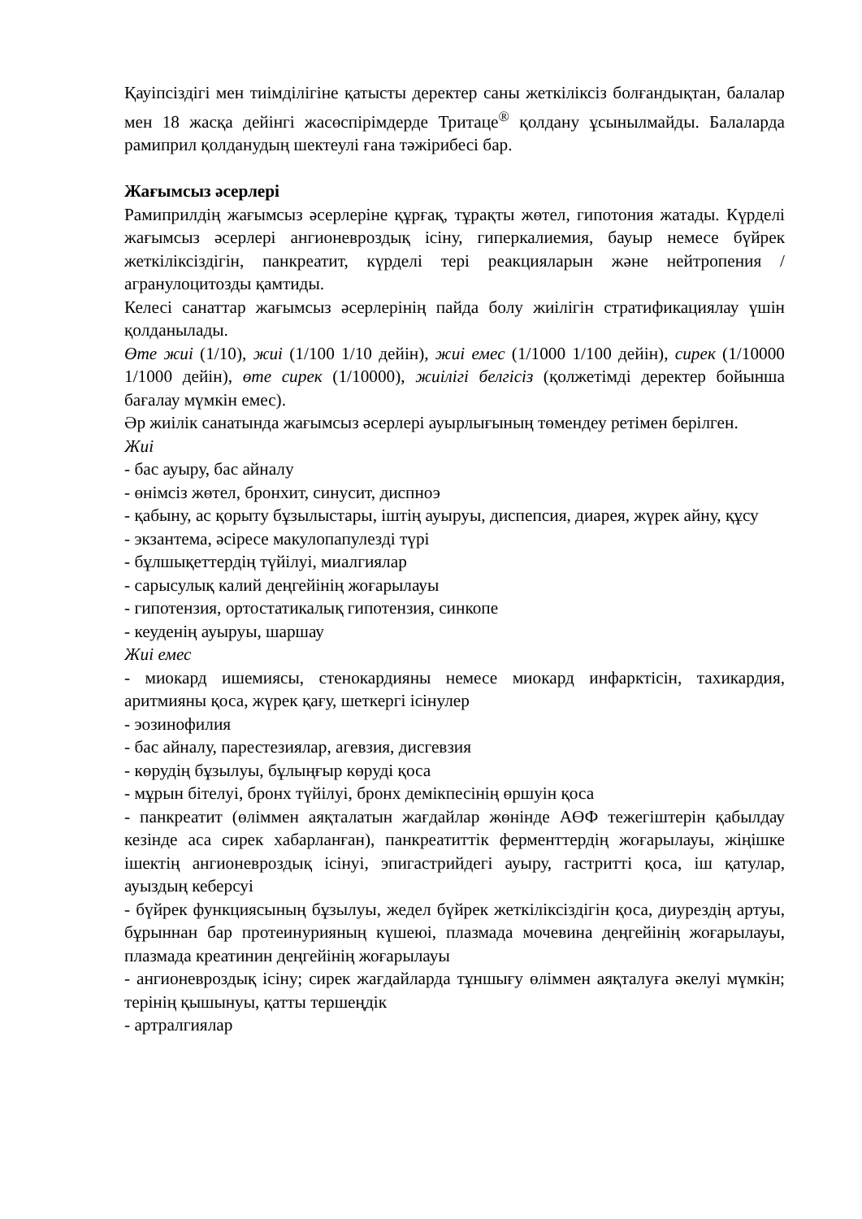Қауіпсіздігі мен тиімділігіне қатысты деректер саны жеткіліксіз болғандықтан, балалар мен 18 жасқа дейінгі жасөспірімдерде Тритаце<sup>®</sup> қолдану ұсынылмайды. Балаларда рамиприл қолданудың шектеулі ғана тәжірибесі бар.
Жағымсыз әсерлері
Рамиприлдің жағымсыз әсерлеріне құрғақ, тұрақты жөтел, гипотония жатады. Күрделі жағымсыз әсерлері ангионевроздық ісіну, гиперкалиемия, бауыр немесе бүйрек жеткіліксіздігін, панкреатит, күрделі тері реакцияларын және нейтропения / агранулоцитозды қамтиды.
Келесі санаттар жағымсыз әсерлерінің пайда болу жиілігін стратификациялау үшін қолданылады.
Өте жиі (1/10), жиі (1/100 1/10 дейін), жиі емес (1/1000 1/100 дейін), сирек (1/10000 1/1000 дейін), өте сирек (1/10000), жиілігі белгісіз (қолжетімді деректер бойынша бағалау мүмкін емес).
Әр жиілік санатында жағымсыз әсерлері ауырлығының төмендеу ретімен берілген.
Жиі
- бас ауыру, бас айналу
- өнімсіз жөтел, бронхит, синусит, диспноэ
- қабыну, ас қорыту бұзылыстары, іштің ауыруы, диспепсия, диарея, жүрек айну, құсу
- экзантема, әсіресе макулопапулезді түрі
- бұлшықеттердің түйілуі, миалгиялар
- сарысулық калий деңгейінің жоғарылауы
- гипотензия, ортостатикалық гипотензия, синкопе
- кеуденің ауыруы, шаршау
Жиі емес
- миокард ишемиясы, стенокардияны немесе миокард инфарктісін, тахикардия, аритмияны қоса, жүрек қағу, шеткергі ісінулер
- эозинофилия
- бас айналу, парестезиялар, агевзия, дисгевзия
- көрудің бұзылуы, бұлыңғыр көруді қоса
- мұрын бітелуі, бронх түйілуі, бронх демікпесінің өршуін қоса
- панкреатит (өліммен аяқталатын жағдайлар жөнінде АӨФ тежегіштерін қабылдау кезінде аса сирек хабарланған), панкреатиттік ферменттердің жоғарылауы, жіңішке ішектің ангионевроздық ісінуі, эпигастрийдегі ауыру, гастритті қоса, іш қатулар, ауыздың кеберсуі
- бүйрек функциясының бұзылуы, жедел бүйрек жеткіліксіздігін қоса, диурездің артуы, бұрыннан бар протеинурияның күшеюі, плазмада мочевина деңгейінің жоғарылауы, плазмада креатинин деңгейінің жоғарылауы
- ангионевроздық ісіну; сирек жағдайларда тұншығу өліммен аяқталуға әкелуі мүмкін; терінің қышынуы, қатты тершеңдік
- артралгиялар